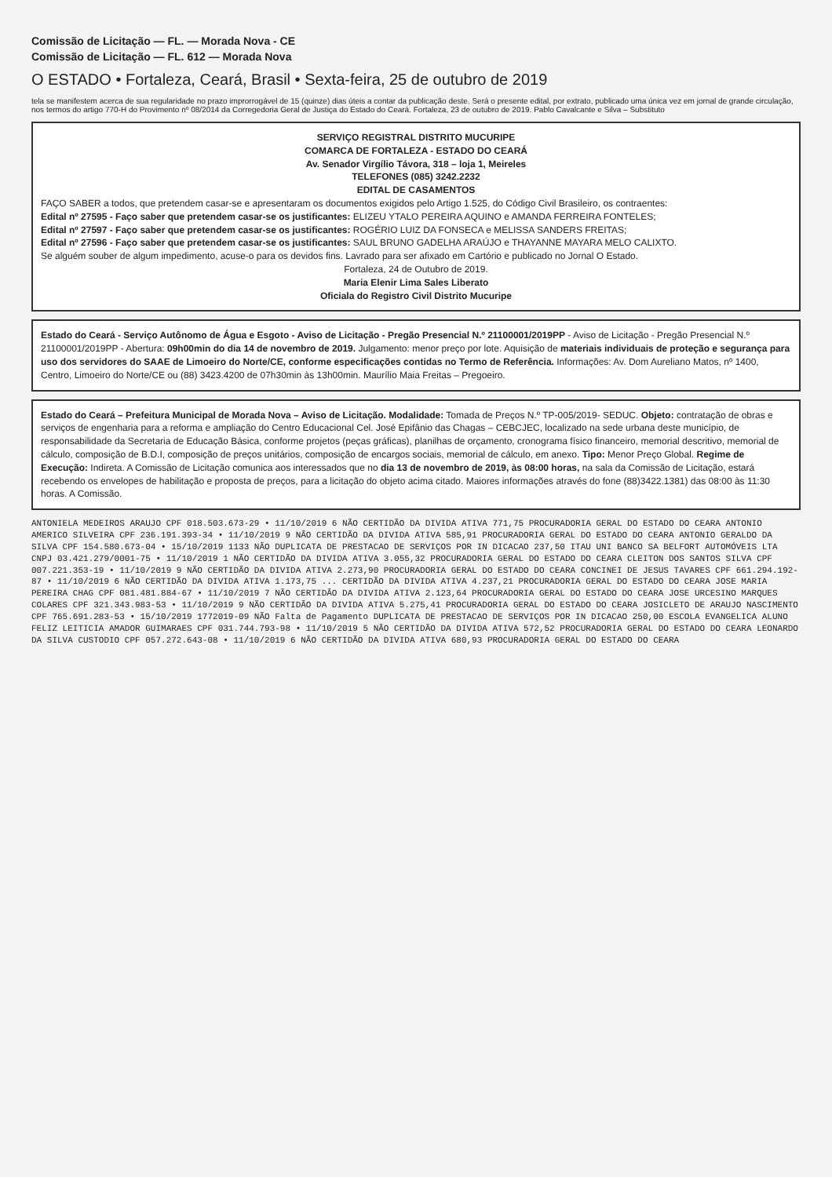Comissão de Licitação — FL. — Morada Nova - CE
Comissão de Licitação — FL. 612 — Morada Nova
O ESTADO • Fortaleza, Ceará, Brasil • Sexta-feira, 25 de outubro de 2019
tela se manifestem acerca de sua regularidade no prazo improrrogável de 15 (quinze) dias úteis a contar da publicação deste. Será o presente edital, por extrato, publicado uma única vez em jornal de grande circulação, nos termos do artigo 770-H do Provimento nº 08/2014 da Corregedoria Geral de Justiça do Estado do Ceará. Fortaleza, 23 de outubro de 2019. Pablo Cavalcante e Silva – Substituto
SERVIÇO REGISTRAL DISTRITO MUCURIPE
COMARCA DE FORTALEZA - ESTADO DO CEARÁ
Av. Senador Virgílio Távora, 318 – loja 1, Meireles
TELEFONES (085) 3242.2232
EDITAL DE CASAMENTOS
FAÇO SABER a todos, que pretendem casar-se e apresentaram os documentos exigidos pelo Artigo 1.525, do Código Civil Brasileiro, os contraentes:
Edital nº 27595 - Faço saber que pretendem casar-se os justificantes: ELIZEU YTALO PEREIRA AQUINO e AMANDA FERREIRA FONTELES;
Edital nº 27597 - Faço saber que pretendem casar-se os justificantes: ROGÉRIO LUIZ DA FONSECA e MELISSA SANDERS FREITAS;
Edital nº 27596 - Faço saber que pretendem casar-se os justificantes: SAUL BRUNO GADELHA ARAÚJO e THAYANNE MAYARA MELO CALIXTO.
Se alguém souber de algum impedimento, acuse-o para os devidos fins. Lavrado para ser afixado em Cartório e publicado no Jornal O Estado.
Fortaleza, 24 de Outubro de 2019.
Maria Elenir Lima Sales Liberato
Oficiala do Registro Civil Distrito Mucuripe
Estado do Ceará - Serviço Autônomo de Água e Esgoto - Aviso de Licitação - Pregão Presencial N.º 21100001/2019PP - Aviso de Licitação - Pregão Presencial N.º 21100001/2019PP - Abertura: 09h00min do dia 14 de novembro de 2019. Julgamento: menor preço por lote. Aquisição de materiais individuais de proteção e segurança para uso dos servidores do SAAE de Limoeiro do Norte/CE, conforme especificações contidas no Termo de Referência. Informações: Av. Dom Aureliano Matos, nº 1400, Centro, Limoeiro do Norte/CE ou (88) 3423.4200 de 07h30min às 13h00min. Maurílio Maia Freitas – Pregoeiro.
Estado do Ceará – Prefeitura Municipal de Morada Nova – Aviso de Licitação. Modalidade: Tomada de Preços N.º TP-005/2019- SEDUC. Objeto: contratação de obras e serviços de engenharia para a reforma e ampliação do Centro Educacional Cel. José Epifânio das Chagas – CEBCJEC, localizado na sede urbana deste município, de responsabilidade da Secretaria de Educação Básica, conforme projetos (peças gráficas), planilhas de orçamento, cronograma físico financeiro, memorial descritivo, memorial de cálculo, composição de B.D.I, composição de preços unitários, composição de encargos sociais, memorial de cálculo, em anexo. Tipo: Menor Preço Global. Regime de Execução: Indireta. A Comissão de Licitação comunica aos interessados que no dia 13 de novembro de 2019, às 08:00 horas, na sala da Comissão de Licitação, estará recebendo os envelopes de habilitação e proposta de preços, para a licitação do objeto acima citado. Maiores informações através do fone (88)3422.1381) das 08:00 às 11:30 horas. A Comissão.
ANTONIELA MEDEIROS ARAUJO CPF 018.503.673-29 • 11/10/2019 6 NÃO CERTIDÃO DA DIVIDA ATIVA 771,75 PROCURADORIA GERAL DO ESTADO DO CEARA ANTONIO AMERICO SILVEIRA CPF 236.191.393-34 • 11/10/2019 9 NÃO CERTIDÃO DA DIVIDA ATIVA 585,91 PROCURADORIA GERAL DO ESTADO DO CEARA ANTONIO GERALDO DA SILVA CPF 154.580.673-04 • 15/10/2019 1133 NÃO DUPLICATA DE PRESTACAO DE SERVIÇOS POR IN DICACAO 237,50 ITAU UNI BANCO SA BELFORT AUTOMÓVEIS LTA CNPJ 03.421.279/0001-75 • 11/10/2019 1 NÃO CERTIDÃO DA DIVIDA ATIVA 3.055,32 PROCURADORIA GERAL DO ESTADO DO CEARA CLEITON DOS SANTOS SILVA CPF 007.221.353-19 • 11/10/2019 9 NÃO CERTIDÃO DA DIVIDA ATIVA 2.273,90 PROCURADORIA GERAL DO ESTADO DO CEARA CONCINEI DE JESUS TAVARES CPF 661.294.192-87 • 11/10/2019 6 NÃO CERTIDÃO DA DIVIDA ATIVA 1.173,75 ... CERTIDÃO DA DIVIDA ATIVA 4.237,21 PROCURADORIA GERAL DO ESTADO DO CEARA JOSE MARIA PEREIRA CHAG CPF 081.481.884-67 • 11/10/2019 7 NÃO CERTIDÃO DA DIVIDA ATIVA 2.123,64 PROCURADORIA GERAL DO ESTADO DO CEARA JOSE URCESINO MARQUES COLARES CPF 321.343.983-53 • 11/10/2019 9 NÃO CERTIDÃO DA DIVIDA ATIVA 5.275,41 PROCURADORIA GERAL DO ESTADO DO CEARA JOSICLETO DE ARAUJO NASCIMENTO CPF 765.691.283-53 • 15/10/2019 1772019-09 NÃO Falta de Pagamento DUPLICATA DE PRESTACAO DE SERVIÇOS POR IN DICACAO 250,00 ESCOLA EVANGELICA ALUNO FELIZ LEITICIA AMADOR GUIMARAES CPF 031.744.793-98 • 11/10/2019 5 NÃO CERTIDÃO DA DIVIDA ATIVA 572,52 PROCURADORIA GERAL DO ESTADO DO CEARA LEONARDO DA SILVA CUSTODIO CPF 057.272.643-08 • 11/10/2019 6 NÃO CERTIDÃO DA DIVIDA ATIVA 680,93 PROCURADORIA GERAL DO ESTADO DO CEARA